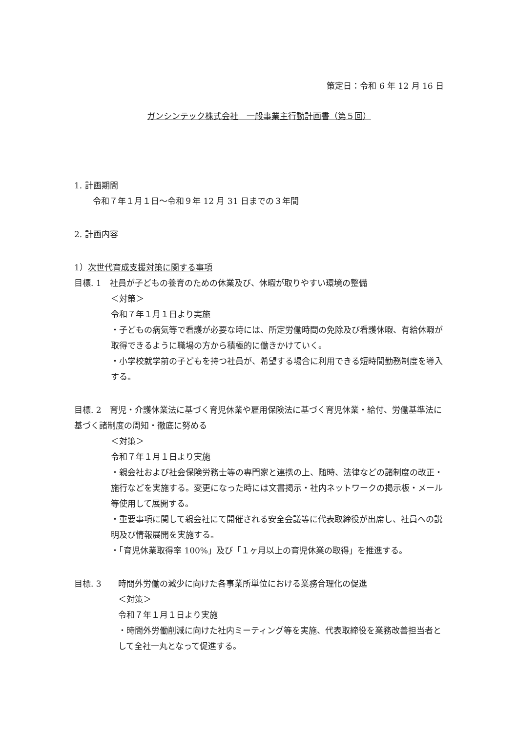策定日：令和 6 年 12 月 16 日
ガンシンテック株式会社　一般事業主行動計画書（第５回）
1. 計画期間
令和７年１月１日～令和９年 12 月 31 日までの３年間
2. 計画内容
1）次世代育成支援対策に関する事項
目標. 1　社員が子どもの養育のための休業及び、休暇が取りやすい環境の整備
＜対策＞
令和７年１月１日より実施
・子どもの病気等で看護が必要な時には、所定労働時間の免除及び看護休暇、有給休暇が取得できるように職場の方から積極的に働きかけていく。
・小学校就学前の子どもを持つ社員が、希望する場合に利用できる短時間勤務制度を導入する。
目標. 2　育児・介護休業法に基づく育児休業や雇用保険法に基づく育児休業・給付、労働基準法に基づく諸制度の周知・徹底に努める
＜対策＞
令和７年１月１日より実施
・親会社および社会保険労務士等の専門家と連携の上、随時、法律などの諸制度の改正・施行などを実施する。変更になった時には文書掲示・社内ネットワークの掲示板・メール等使用して展開する。
・重要事項に関して親会社にて開催される安全会議等に代表取締役が出席し、社員への説明及び情報展開を実施する。
・「育児休業取得率 100%」及び「１ヶ月以上の育児休業の取得」を推進する。
目標. 3　　時間外労働の減少に向けた各事業所単位における業務合理化の促進
＜対策＞
令和７年１月１日より実施
・時間外労働削減に向けた社内ミーティング等を実施、代表取締役を業務改善担当者として全社一丸となって促進する。